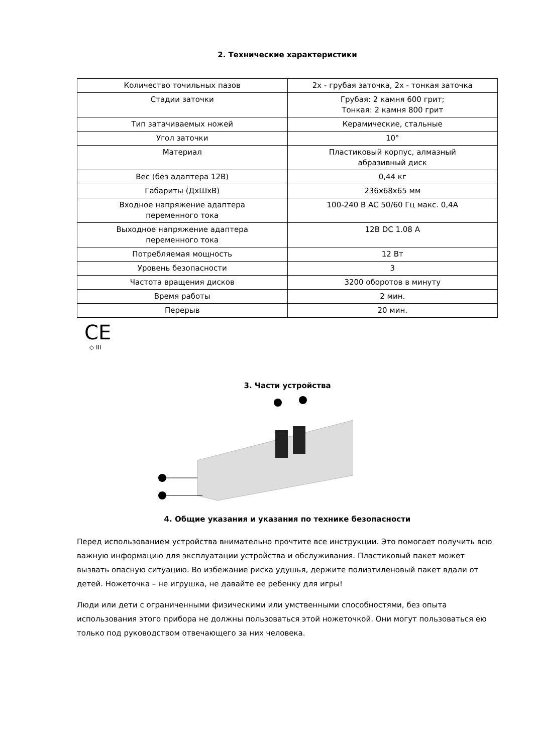2. Технические характеристики
| Количество точильных пазов | 2x - грубая заточка, 2x - тонкая заточка |
| Стадии заточки | Грубая: 2 камня 600 грит; Тонкая: 2 камня 800 грит |
| Тип затачиваемых ножей | Керамические, стальные |
| Угол заточки | 10° |
| Материал | Пластиковый корпус, алмазный абразивный диск |
| Вес (без адаптера 12В) | 0,44 кг |
| Габариты (ДхШхВ) | 236x68x65 мм |
| Входное напряжение адаптера переменного тока | 100-240 В AC 50/60 Гц макс. 0,4А |
| Выходное напряжение адаптера переменного тока | 12В DC 1.08 А |
| Потребляемая мощность | 12 Вт |
| Уровень безопасности | 3 |
| Частота вращения дисков | 3200 оборотов в минуту |
| Время работы | 2 мин. |
| Перерыв | 20 мин. |
CE
◇ III
3. Части устройства
4. Общие указания и указания по технике безопасности
Перед использованием устройства внимательно прочтите все инструкции. Это помогает получить всю важную информацию для эксплуатации устройства и обслуживания. Пластиковый пакет может вызвать опасную ситуацию. Во избежание риска удушья, держите полиэтиленовый пакет вдали от детей. Ножеточка – не игрушка, не давайте ее ребенку для игры!
Люди или дети с ограниченными физическими или умственными способностями, без опыта использования этого прибора не должны пользоваться этой ножеточкой. Они могут пользоваться ею только под руководством отвечающего за них человека.